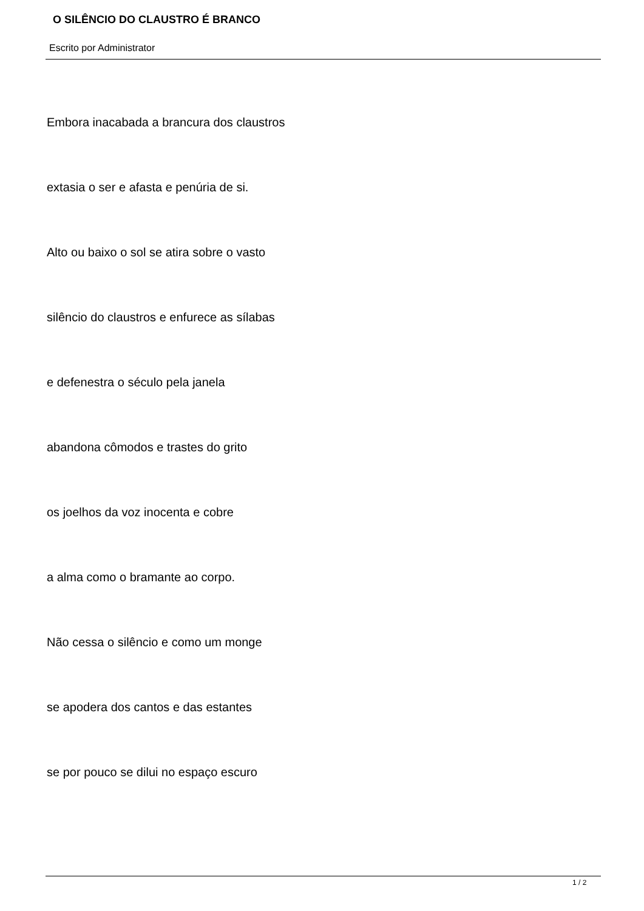O SILÊNCIO DO CLAUSTRO É BRANCO
Escrito por Administrator
Embora inacabada a brancura dos claustros
extasia o ser e afasta e penúria de si.
Alto ou baixo o sol se atira sobre o vasto
silêncio do claustros e enfurece as sílabas
e defenestra o século pela janela
abandona cômodos e trastes do grito
os joelhos da voz inocenta e cobre
a alma como o bramante ao corpo.
Não cessa o silêncio e como um monge
se apodera dos cantos e das estantes
se por pouco se dilui no espaço escuro
1 / 2